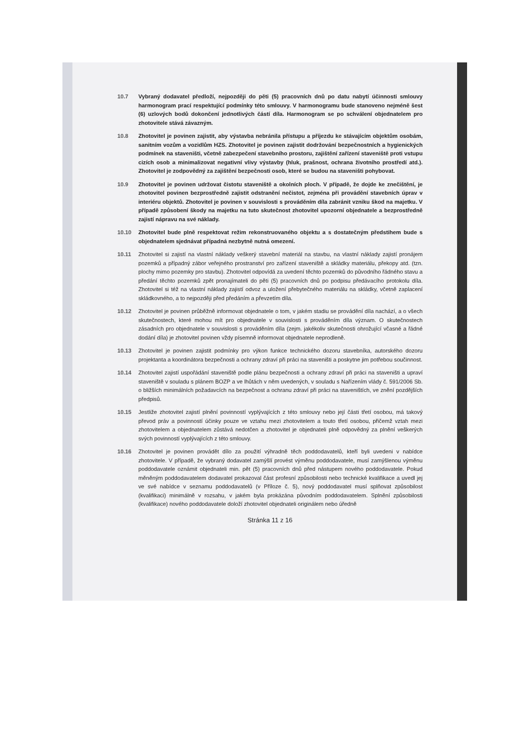10.7 Vybraný dodavatel předloží, nejpozději do pěti (5) pracovních dnů po datu nabytí účinnosti smlouvy harmonogram prací respektující podmínky této smlouvy. V harmonogramu bude stanoveno nejméně šest (6) uzlových bodů dokončení jednotlivých částí díla. Harmonogram se po schválení objednatelem pro zhotovitele stává závazným.
10.8 Zhotovitel je povinen zajistit, aby výstavba nebránila přístupu a příjezdu ke stávajícím objektům osobám, sanitním vozům a vozidlům HZS. Zhotovitel je povinen zajistit dodržování bezpečnostních a hygienických podmínek na staveništi, včetně zabezpečení stavebního prostoru, zajištění zařízení staveniště proti vstupu cizích osob a minimalizovat negativní vlivy výstavby (hluk, prašnost, ochrana životního prostředí atd.). Zhotovitel je zodpovědný za zajištění bezpečnosti osob, které se budou na staveništi pohybovat.
10.9 Zhotovitel je povinen udržovat čistotu staveniště a okolních ploch. V případě, že dojde ke znečištění, je zhotovitel povinen bezprostředně zajistit odstranění nečistot, zejména při provádění stavebních úprav v interiéru objektů. Zhotovitel je povinen v souvislosti s prováděním díla zabránit vzniku škod na majetku. V případě způsobení škody na majetku na tuto skutečnost zhotovitel upozorní objednatele a bezprostředně zajistí nápravu na své náklady.
10.10 Zhotovitel bude plně respektovat režim rekonstruovaného objektu a s dostatečným předstihem bude s objednatelem sjednávat případná nezbytně nutná omezení.
10.11 Zhotovitel si zajistí na vlastní náklady veškerý stavební materiál na stavbu, na vlastní náklady zajistí pronájem pozemků a případný zábor veřejného prostranství pro zařízení staveniště a skládky materiálu, překopy atd. (tzn. plochy mimo pozemky pro stavbu). Zhotovitel odpovídá za uvedení těchto pozemků do původního řádného stavu a předání těchto pozemků zpět pronajímateli do pěti (5) pracovních dnů po podpisu předávacího protokolu díla. Zhotovitel si též na vlastní náklady zajistí odvoz a uložení přebytečného materiálu na skládky, včetně zaplacení skládkovného, a to nejpozději před předáním a převzetím díla.
10.12 Zhotovitel je povinen průběžně informovat objednatele o tom, v jakém stadiu se provádění díla nachází, a o všech skutečnostech, které mohou mít pro objednatele v souvislosti s prováděním díla význam. O skutečnostech zásadních pro objednatele v souvislosti s prováděním díla (zejm. jakékoliv skutečnosti ohrožující včasné a řádné dodání díla) je zhotovitel povinen vždy písemně informovat objednatele neprodleně.
10.13 Zhotovitel je povinen zajistit podmínky pro výkon funkce technického dozoru stavebníka, autorského dozoru projektanta a koordinátora bezpečnosti a ochrany zdraví při práci na staveništi a poskytne jim potřebou součinnost.
10.14 Zhotovitel zajistí uspořádání staveniště podle plánu bezpečnosti a ochrany zdraví při práci na staveništi a upraví staveniště v souladu s plánem BOZP a ve lhůtách v něm uvedených, v souladu s Nařízením vlády č. 591/2006 Sb. o bližších minimálních požadavcích na bezpečnost a ochranu zdraví při práci na staveništích, ve znění pozdějších předpisů.
10.15 Jestliže zhotovitel zajistí plnění povinností vyplývajících z této smlouvy nebo její části třetí osobou, má takový převod práv a povinností účinky pouze ve vztahu mezi zhotovitelem a touto třetí osobou, přičemž vztah mezi zhotovitelem a objednatelem zůstává nedotčen a zhotovitel je objednateli plně odpovědný za plnění veškerých svých povinností vyplývajících z této smlouvy.
10.16 Zhotovitel je povinen provádět dílo za použití výhradně těch poddodavatelů, kteří byli uvedeni v nabídce zhotovitele. V případě, že vybraný dodavatel zamýšlí provést výměnu poddodavatele, musí zamýšlenou výměnu poddodavatele oznámit objednateli min. pět (5) pracovních dnů před nástupem nového poddodavatele. Pokud měněným poddodavatelem dodavatel prokazoval část profesní způsobilosti nebo technické kvalifikace a uvedl jej ve své nabídce v seznamu poddodavatelů (v Příloze č. 5), nový poddodavatel musí splňovat způsobilost (kvalifikaci) minimálně v rozsahu, v jakém byla prokázána původním poddodavatelem. Splnění způsobilosti (kvalifikace) nového poddodavatele doloží zhotovitel objednateli originálem nebo úředně
Stránka 11 z 16